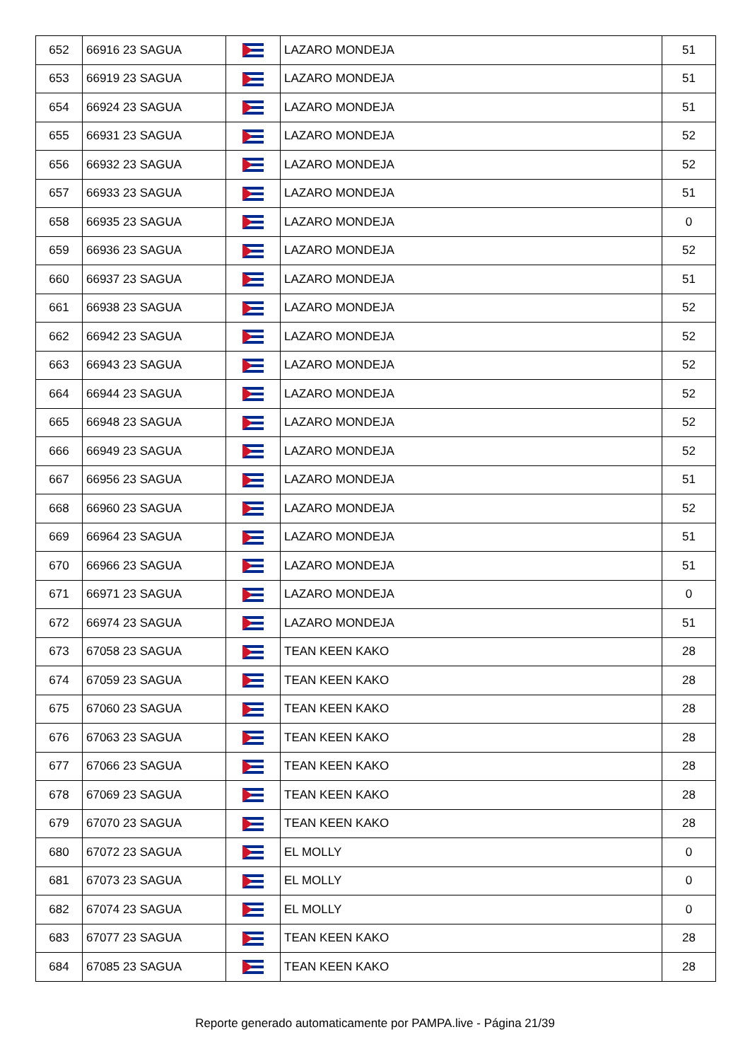| 652 | 66916 23 SAGUA | | LAZARO MONDEJA | 51 |
| 653 | 66919 23 SAGUA | | LAZARO MONDEJA | 51 |
| 654 | 66924 23 SAGUA | | LAZARO MONDEJA | 51 |
| 655 | 66931 23 SAGUA | | LAZARO MONDEJA | 52 |
| 656 | 66932 23 SAGUA | | LAZARO MONDEJA | 52 |
| 657 | 66933 23 SAGUA | | LAZARO MONDEJA | 51 |
| 658 | 66935 23 SAGUA | | LAZARO MONDEJA | 0 |
| 659 | 66936 23 SAGUA | | LAZARO MONDEJA | 52 |
| 660 | 66937 23 SAGUA | | LAZARO MONDEJA | 51 |
| 661 | 66938 23 SAGUA | | LAZARO MONDEJA | 52 |
| 662 | 66942 23 SAGUA | | LAZARO MONDEJA | 52 |
| 663 | 66943 23 SAGUA | | LAZARO MONDEJA | 52 |
| 664 | 66944 23 SAGUA | | LAZARO MONDEJA | 52 |
| 665 | 66948 23 SAGUA | | LAZARO MONDEJA | 52 |
| 666 | 66949 23 SAGUA | | LAZARO MONDEJA | 52 |
| 667 | 66956 23 SAGUA | | LAZARO MONDEJA | 51 |
| 668 | 66960 23 SAGUA | | LAZARO MONDEJA | 52 |
| 669 | 66964 23 SAGUA | | LAZARO MONDEJA | 51 |
| 670 | 66966 23 SAGUA | | LAZARO MONDEJA | 51 |
| 671 | 66971 23 SAGUA | | LAZARO MONDEJA | 0 |
| 672 | 66974 23 SAGUA | | LAZARO MONDEJA | 51 |
| 673 | 67058 23 SAGUA | | TEAN KEEN KAKO | 28 |
| 674 | 67059 23 SAGUA | | TEAN KEEN KAKO | 28 |
| 675 | 67060 23 SAGUA | | TEAN KEEN KAKO | 28 |
| 676 | 67063 23 SAGUA | | TEAN KEEN KAKO | 28 |
| 677 | 67066 23 SAGUA | | TEAN KEEN KAKO | 28 |
| 678 | 67069 23 SAGUA | | TEAN KEEN KAKO | 28 |
| 679 | 67070 23 SAGUA | | TEAN KEEN KAKO | 28 |
| 680 | 67072 23 SAGUA | | EL MOLLY | 0 |
| 681 | 67073 23 SAGUA | | EL MOLLY | 0 |
| 682 | 67074 23 SAGUA | | EL MOLLY | 0 |
| 683 | 67077 23 SAGUA | | TEAN KEEN KAKO | 28 |
| 684 | 67085 23 SAGUA | | TEAN KEEN KAKO | 28 |
Reporte generado automaticamente por PAMPA.live - Página 21/39